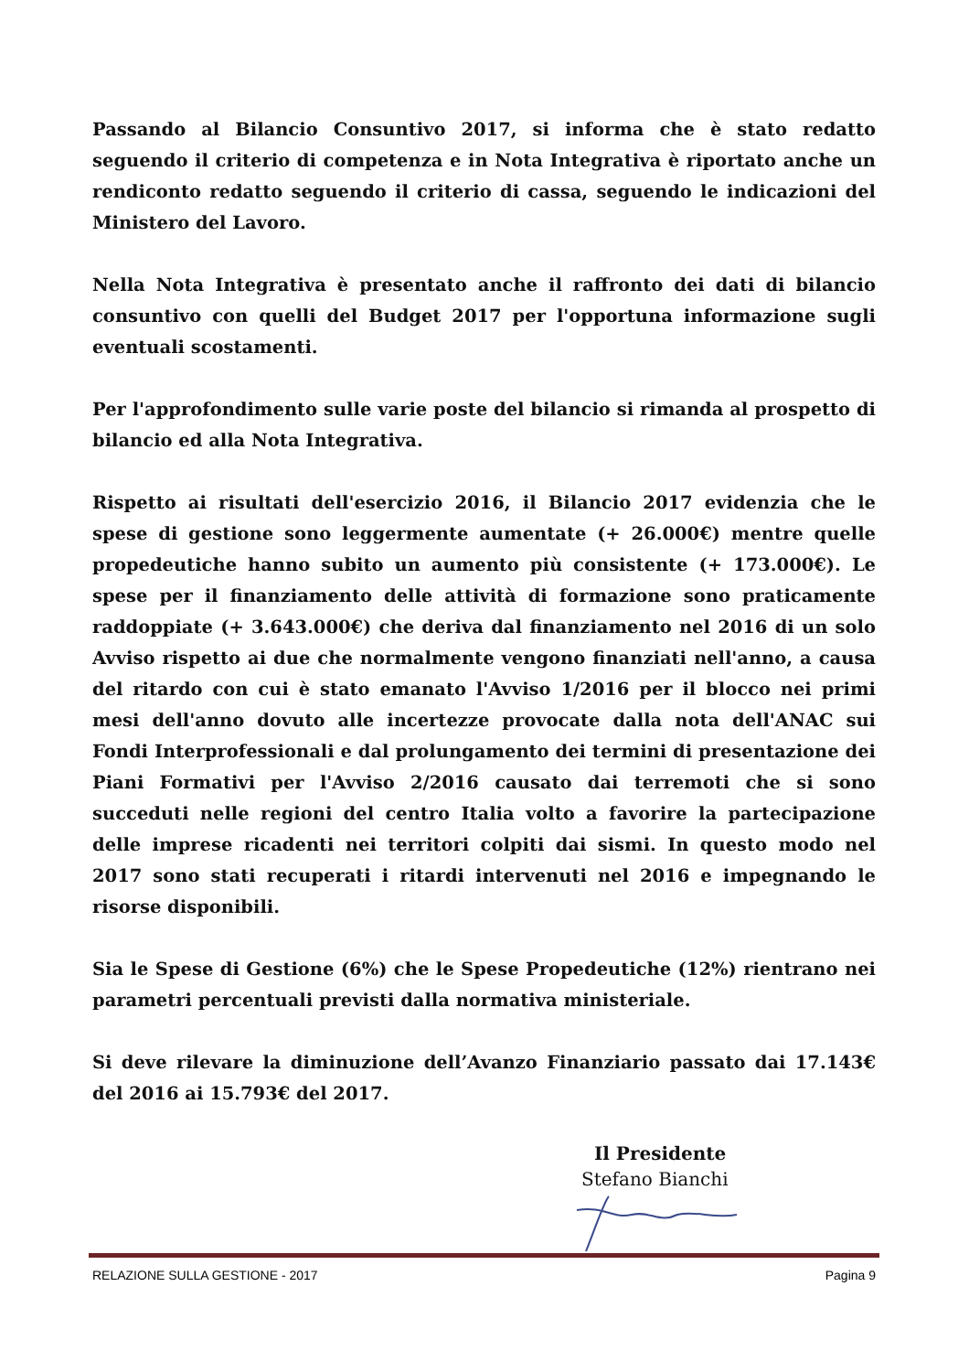Passando al Bilancio Consuntivo 2017, si informa che è stato redatto seguendo il criterio di competenza e in Nota Integrativa è riportato anche un rendiconto redatto seguendo il criterio di cassa, seguendo le indicazioni del Ministero del Lavoro.
Nella Nota Integrativa è presentato anche il raffronto dei dati di bilancio consuntivo con quelli del Budget 2017 per l'opportuna informazione sugli eventuali scostamenti.
Per l'approfondimento sulle varie poste del bilancio si rimanda al prospetto di bilancio ed alla Nota Integrativa.
Rispetto ai risultati dell'esercizio 2016, il Bilancio 2017 evidenzia che le spese di gestione sono leggermente aumentate (+ 26.000€) mentre quelle propedeutiche hanno subito un aumento più consistente (+ 173.000€). Le spese per il finanziamento delle attività di formazione sono praticamente raddoppiate (+ 3.643.000€) che deriva dal finanziamento nel 2016 di un solo Avviso rispetto ai due che normalmente vengono finanziati nell'anno, a causa del ritardo con cui è stato emanato l'Avviso 1/2016 per il blocco nei primi mesi dell'anno dovuto alle incertezze provocate dalla nota dell'ANAC sui Fondi Interprofessionali e dal prolungamento dei termini di presentazione dei Piani Formativi per l'Avviso 2/2016 causato dai terremoti che si sono succeduti nelle regioni del centro Italia volto a favorire la partecipazione delle imprese ricadenti nei territori colpiti dai sismi. In questo modo nel 2017 sono stati recuperati i ritardi intervenuti nel 2016 e impegnando le risorse disponibili.
Sia le Spese di Gestione (6%) che le Spese Propedeutiche (12%) rientrano nei parametri percentuali previsti dalla normativa ministeriale.
Si deve rilevare la diminuzione dell’Avanzo Finanziario passato dai 17.143€ del 2016 ai 15.793€ del 2017.
Il Presidente
Stefano Bianchi
RELAZIONE SULLA GESTIONE - 2017 Pagina 9